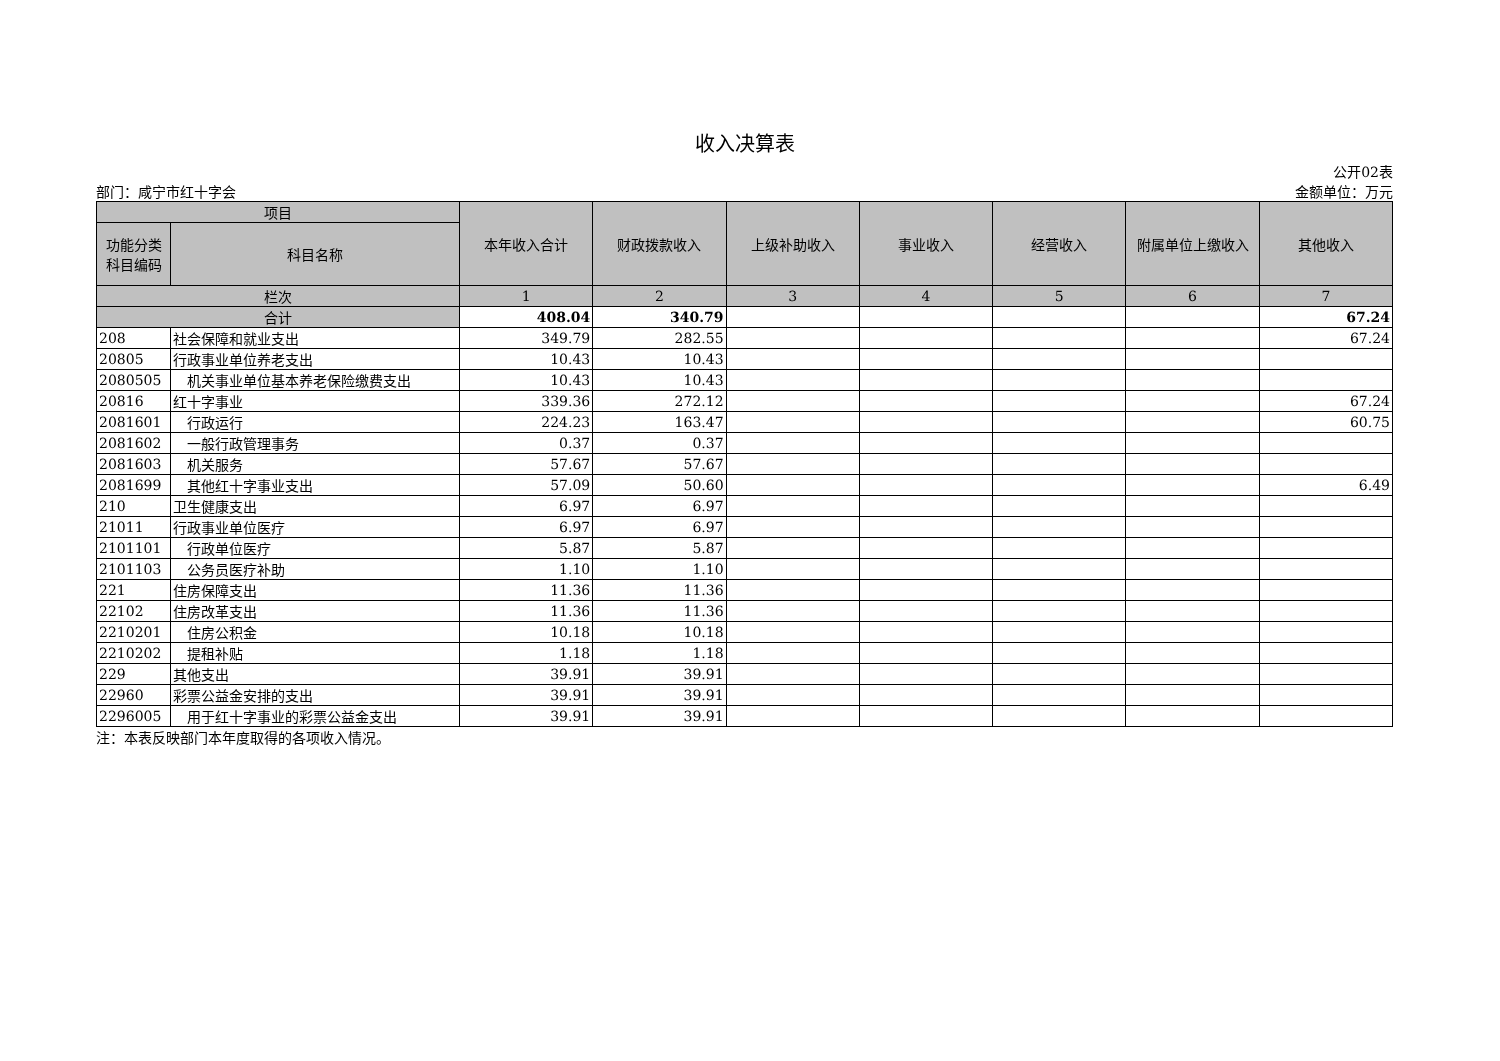收入决算表
公开02表
部门：咸宁市红十字会 金额单位：万元
| 项目 | | 本年收入合计 | 财政拨款收入 | 上级补助收入 | 事业收入 | 经营收入 | 附属单位上缴收入 | 其他收入 |
| --- | --- | --- | --- | --- | --- | --- | --- | --- |
| 功能分类科目编码 | 科目名称 | | | | | | | |
| 栏次 | | 1 | 2 | 3 | 4 | 5 | 6 | 7 |
| 合计 | | 408.04 | 340.79 | | | | | 67.24 |
| 208 | 社会保障和就业支出 | 349.79 | 282.55 | | | | | 67.24 |
| 20805 | 行政事业单位养老支出 | 10.43 | 10.43 | | | | | |
| 2080505 | 机关事业单位基本养老保险缴费支出 | 10.43 | 10.43 | | | | | |
| 20816 | 红十字事业 | 339.36 | 272.12 | | | | | 67.24 |
| 2081601 | 行政运行 | 224.23 | 163.47 | | | | | 60.75 |
| 2081602 | 一般行政管理事务 | 0.37 | 0.37 | | | | | |
| 2081603 | 机关服务 | 57.67 | 57.67 | | | | | |
| 2081699 | 其他红十字事业支出 | 57.09 | 50.60 | | | | | 6.49 |
| 210 | 卫生健康支出 | 6.97 | 6.97 | | | | | |
| 21011 | 行政事业单位医疗 | 6.97 | 6.97 | | | | | |
| 2101101 | 行政单位医疗 | 5.87 | 5.87 | | | | | |
| 2101103 | 公务员医疗补助 | 1.10 | 1.10 | | | | | |
| 221 | 住房保障支出 | 11.36 | 11.36 | | | | | |
| 22102 | 住房改革支出 | 11.36 | 11.36 | | | | | |
| 2210201 | 住房公积金 | 10.18 | 10.18 | | | | | |
| 2210202 | 提租补贴 | 1.18 | 1.18 | | | | | |
| 229 | 其他支出 | 39.91 | 39.91 | | | | | |
| 22960 | 彩票公益金安排的支出 | 39.91 | 39.91 | | | | | |
| 2296005 | 用于红十字事业的彩票公益金支出 | 39.91 | 39.91 | | | | | |
注：本表反映部门本年度取得的各项收入情况。